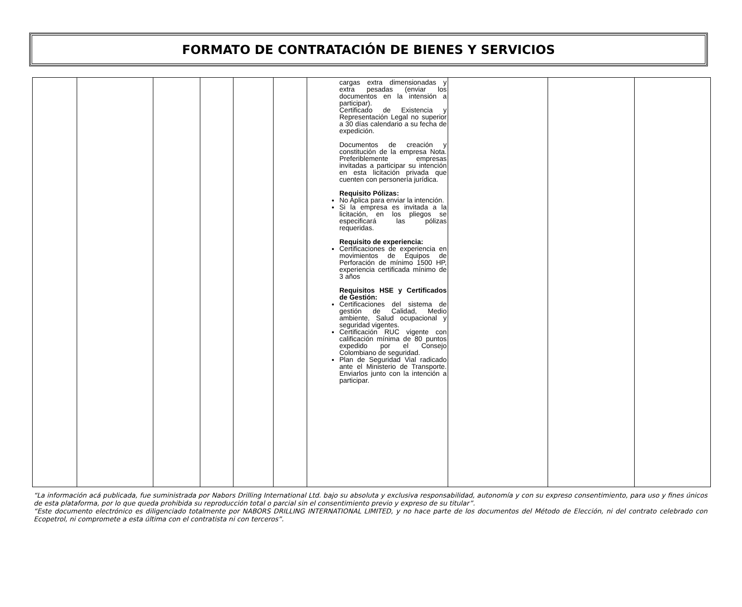FORMATO DE CONTRATACIÓN DE BIENES Y SERVICIOS
| | | | | | | cargas extra dimensionadas y extra pesadas (enviar los documentos en la intensión a participar). Certificado de Existencia y Representación Legal no superior a 30 días calendario a su fecha de expedición. Documentos de creación y constitución de la empresa Nota. Preferiblemente empresas invitadas a participar su intención en esta licitación privada que cuenten con personería jurídica. Requisito Pólizas: No Aplica para enviar la intención. Si la empresa es invitada a la licitación, en los pliegos se especificará las pólizas requeridas. Requisito de experiencia: Certificaciones de experiencia en movimientos de Equipos de Perforación de mínimo 1500 HP, experiencia certificada mínimo de 3 años Requisitos HSE y Certificados de Gestión: Certificaciones del sistema de gestión de Calidad, Medio ambiente, Salud ocupacional y seguridad vigentes. Certificación RUC vigente con calificación mínima de 80 puntos expedido por el Consejo Colombiano de seguridad. Plan de Seguridad Vial radicado ante el Ministerio de Transporte. Enviarlos junto con la intención a participar. | | | |
“La información acá publicada, fue suministrada por Nabors Drilling International Ltd. bajo su absoluta y exclusiva responsabilidad, autonomía y con su expreso consentimiento, para uso y fines únicos de esta plataforma, por lo que queda prohibida su reproducción total o parcial sin el consentimiento previo y expreso de su titular”.
“Este documento electrónico es diligenciado totalmente por NABORS DRILLING INTERNATIONAL LIMITED, y no hace parte de los documentos del Método de Elección, ni del contrato celebrado con Ecopetrol, ni compromete a esta última con el contratista ni con terceros”.